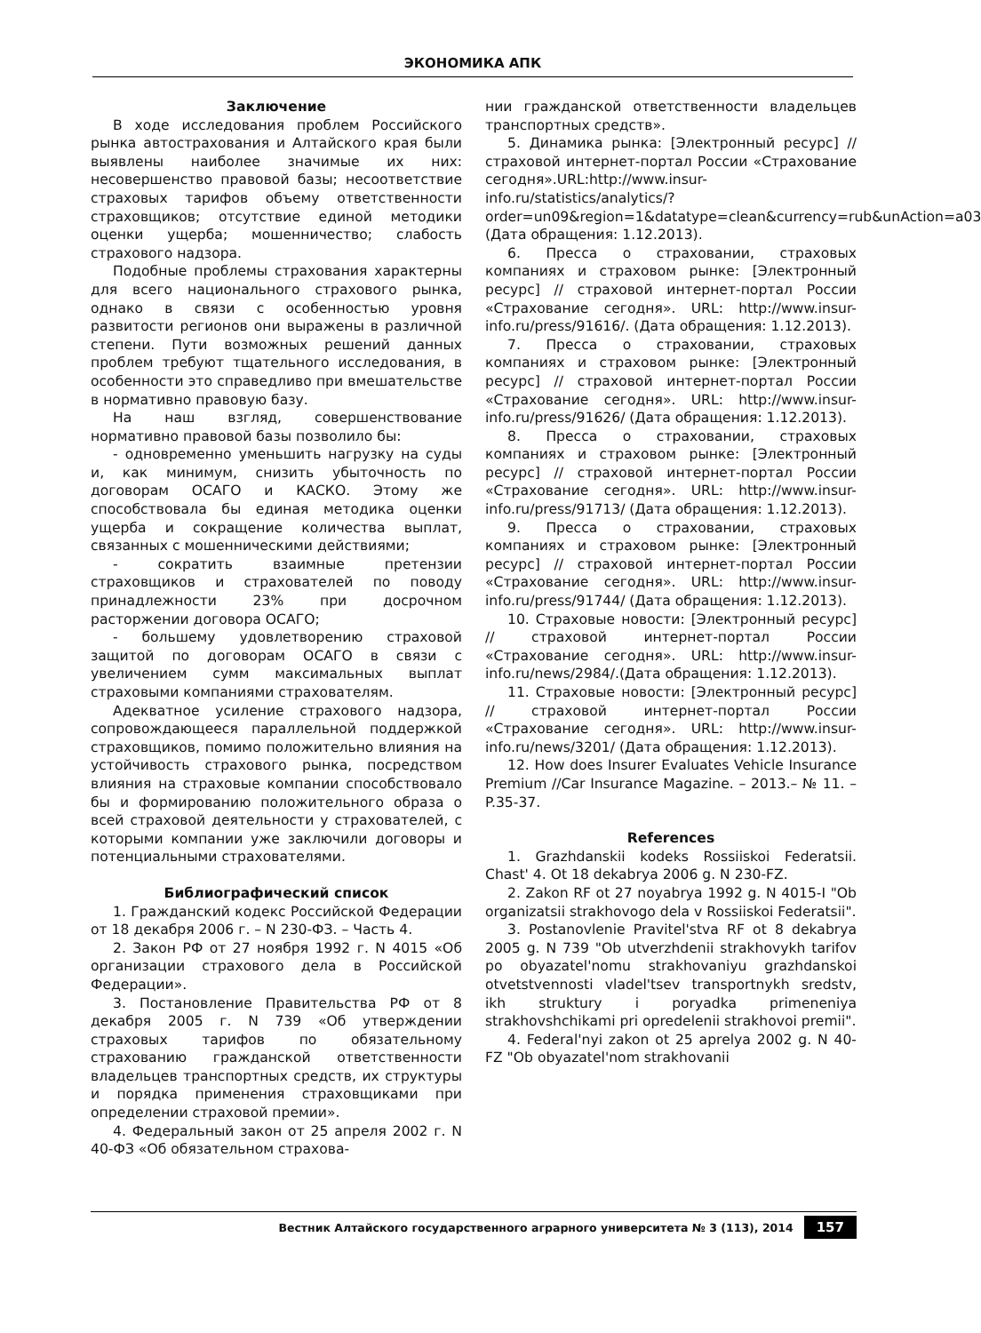ЭКОНОМИКА АПК
Заключение
В ходе исследования проблем Российского рынка автострахования и Алтайского края были выявлены наиболее значимые их них: несовершенство правовой базы; несоответствие страховых тарифов объему ответственности страховщиков; отсутствие единой методики оценки ущерба; мошенничество; слабость страхового надзора.
Подобные проблемы страхования характерны для всего национального страхового рынка, однако в связи с особенностью уровня развитости регионов они выражены в различной степени. Пути возможных решений данных проблем требуют тщательного исследования, в особенности это справедливо при вмешательстве в нормативно правовую базу.
На наш взгляд, совершенствование нормативно правовой базы позволило бы:
- одновременно уменьшить нагрузку на суды и, как минимум, снизить убыточность по договорам ОСАГО и КАСКО. Этому же способствовала бы единая методика оценки ущерба и сокращение количества выплат, связанных с мошенническими действиями;
- сократить взаимные претензии страховщиков и страхователей по поводу принадлежности 23% при досрочном расторжении договора ОСАГО;
- большему удовлетворению страховой защитой по договорам ОСАГО в связи с увеличением сумм максимальных выплат страховыми компаниями страхователям.
Адекватное усиление страхового надзора, сопровождающееся параллельной поддержкой страховщиков, помимо положительно влияния на устойчивость страхового рынка, посредством влияния на страховые компании способствовало бы и формированию положительного образа о всей страховой деятельности у страхователей, с которыми компании уже заключили договоры и потенциальными страхователями.
Библиографический список
1. Гражданский кодекс Российской Федерации от 18 декабря 2006 г. – N 230-ФЗ. – Часть 4.
2. Закон РФ от 27 ноября 1992 г. N 4015 «Об организации страхового дела в Российской Федерации».
3. Постановление Правительства РФ от 8 декабря 2005 г. N 739 «Об утверждении страховых тарифов по обязательному страхованию гражданской ответственности владельцев транспортных средств, их структуры и порядка применения страховщиками при определении страховой премии».
4. Федеральный закон от 25 апреля 2002 г. N 40-ФЗ «Об обязательном страхова-
нии гражданской ответственности владельцев транспортных средств».
5. Динамика рынка: [Электронный ресурс] // страховой интернет-портал России «Страхование сегодня».URL:http://www.insur-info.ru/statistics/analytics/?order=un09&region=1&datatype=clean&currency=rub&unAction=a03 (Дата обращения: 1.12.2013).
6. Пресса о страховании, страховых компаниях и страховом рынке: [Электронный ресурс] // страховой интернет-портал России «Страхование сегодня». URL: http://www.insur-info.ru/press/91616/. (Дата обращения: 1.12.2013).
7. Пресса о страховании, страховых компаниях и страховом рынке: [Электронный ресурс] // страховой интернет-портал России «Страхование сегодня». URL: http://www.insur-info.ru/press/91626/ (Дата обращения: 1.12.2013).
8. Пресса о страховании, страховых компаниях и страховом рынке: [Электронный ресурс] // страховой интернет-портал России «Страхование сегодня». URL: http://www.insur-info.ru/press/91713/ (Дата обращения: 1.12.2013).
9. Пресса о страховании, страховых компаниях и страховом рынке: [Электронный ресурс] // страховой интернет-портал России «Страхование сегодня». URL: http://www.insur-info.ru/press/91744/ (Дата обращения: 1.12.2013).
10. Страховые новости: [Электронный ресурс] // страховой интернет-портал России «Страхование сегодня». URL: http://www.insur-info.ru/news/2984/.(Дата обращения: 1.12.2013).
11. Страховые новости: [Электронный ресурс] // страховой интернет-портал России «Страхование сегодня». URL: http://www.insur-info.ru/news/3201/ (Дата обращения: 1.12.2013).
12. How does Insurer Evaluates Vehicle Insurance Premium //Car Insurance Magazine. – 2013.– № 11. – P.35-37.
References
1. Grazhdanskii kodeks Rossiiskoi Federatsii. Chast' 4. Ot 18 dekabrya 2006 g. N 230-FZ.
2. Zakon RF ot 27 noyabrya 1992 g. N 4015-I "Ob organizatsii strakhovogo dela v Rossiiskoi Federatsii".
3. Postanovlenie Pravitel'stva RF ot 8 dekabrya 2005 g. N 739 "Ob utverzhdenii strakhovykh tarifov po obyazatel'nomu strakhovaniyu grazhdanskoi otvetstvennosti vladel'tsev transportnykh sredstv, ikh struktury i poryadka primeneniya strakhovshchikami pri opredelenii strakhovoi premii".
4. Federal'nyi zakon ot 25 aprelya 2002 g. N 40-FZ "Ob obyazatel'nom strakhovanii
Вестник Алтайского государственного аграрного университета № 3 (113), 2014 157